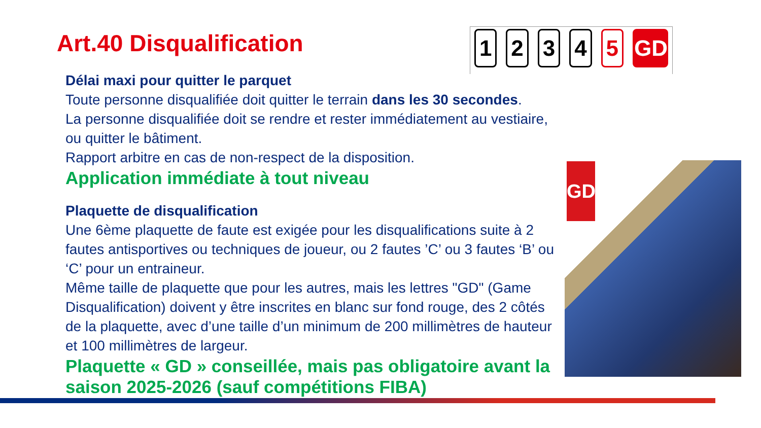Art.40 Disqualification
1 2 3 4 5 GD
Délai maxi pour quitter le parquet
Toute personne disqualifiée doit quitter le terrain dans les 30 secondes.
La personne disqualifiée doit se rendre et rester immédiatement au vestiaire, ou quitter le bâtiment.
Rapport arbitre en cas de non-respect de la disposition.
Application immédiate à tout niveau
Plaquette de disqualification
Une 6ème plaquette de faute est exigée pour les disqualifications suite à 2 fautes antisportives ou techniques de joueur, ou 2 fautes ’C’ ou 3 fautes ‘B’ ou ‘C’ pour un entraineur.
Même taille de plaquette que pour les autres, mais les lettres "GD" (Game Disqualification) doivent y être inscrites en blanc sur fond rouge, des 2 côtés de la plaquette, avec d’une taille d’un minimum de 200 millimètres de hauteur et 100 millimètres de largeur.
Plaquette « GD » conseillée, mais pas obligatoire avant la saison 2025-2026 (sauf compétitions FIBA)
GD